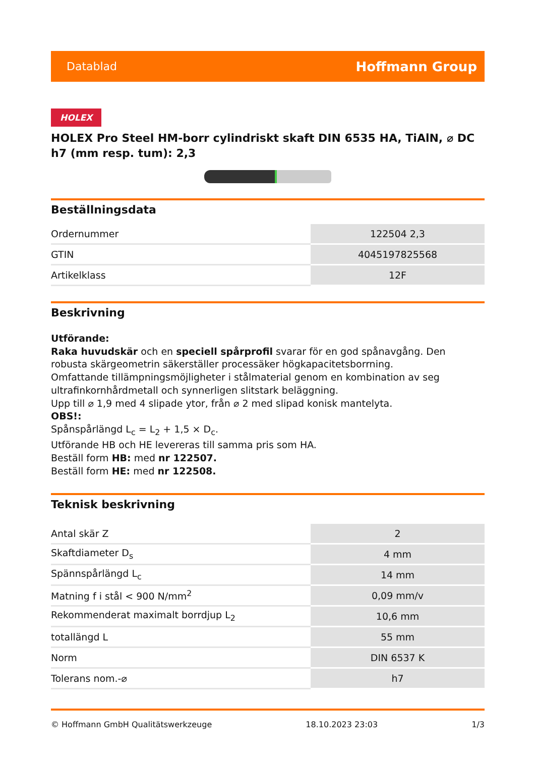Datablad Hoffmann Group
HOLEX
HOLEX Pro Steel HM-borr cylindriskt skaft DIN 6535 HA, TiAlN, ⌀ DC h7 (mm resp. tum): 2,3
Beställningsdata
| Ordernummer | 122504 2,3 |
| GTIN | 4045197825568 |
| Artikelklass | 12F |
Beskrivning
Utförande:
Raka huvudskär och en speciell spårprofil svarar för en god spånavgång. Den robusta skärgeometrin säkerställer processäker högkapacitetsborrning.
Omfattande tillämpningsmöjligheter i stålmaterial genom en kombination av seg ultrafinkornhårdmetall och synnerligen slitstark beläggning.
Upp till ⌀ 1,9 med 4 slipade ytor, från ⌀ 2 med slipad konisk mantelyta.
OBS!:
Spånspårlängd L<sub>c</sub> = L<sub>2</sub> + 1,5 × D<sub>c</sub>.
Utförande HB och HE levereras till samma pris som HA.
Beställ form HB: med nr 122507.
Beställ form HE: med nr 122508.
Teknisk beskrivning
| Antal skär Z | 2 |
| Skaftdiameter D<sub>s</sub> | 4 mm |
| Spännspårlängd L<sub>c</sub> | 14 mm |
| Matning f i stål < 900 N/mm<sup>2</sup> | 0,09 mm/v |
| Rekommenderat maximalt borrdjup L<sub>2</sub> | 10,6 mm |
| totallängd L | 55 mm |
| Norm | DIN 6537 K |
| Tolerans nom.-⌀ | h7 |
© Hoffmann GmbH Qualitätswerkzeuge 18.10.2023 23:03 1/3